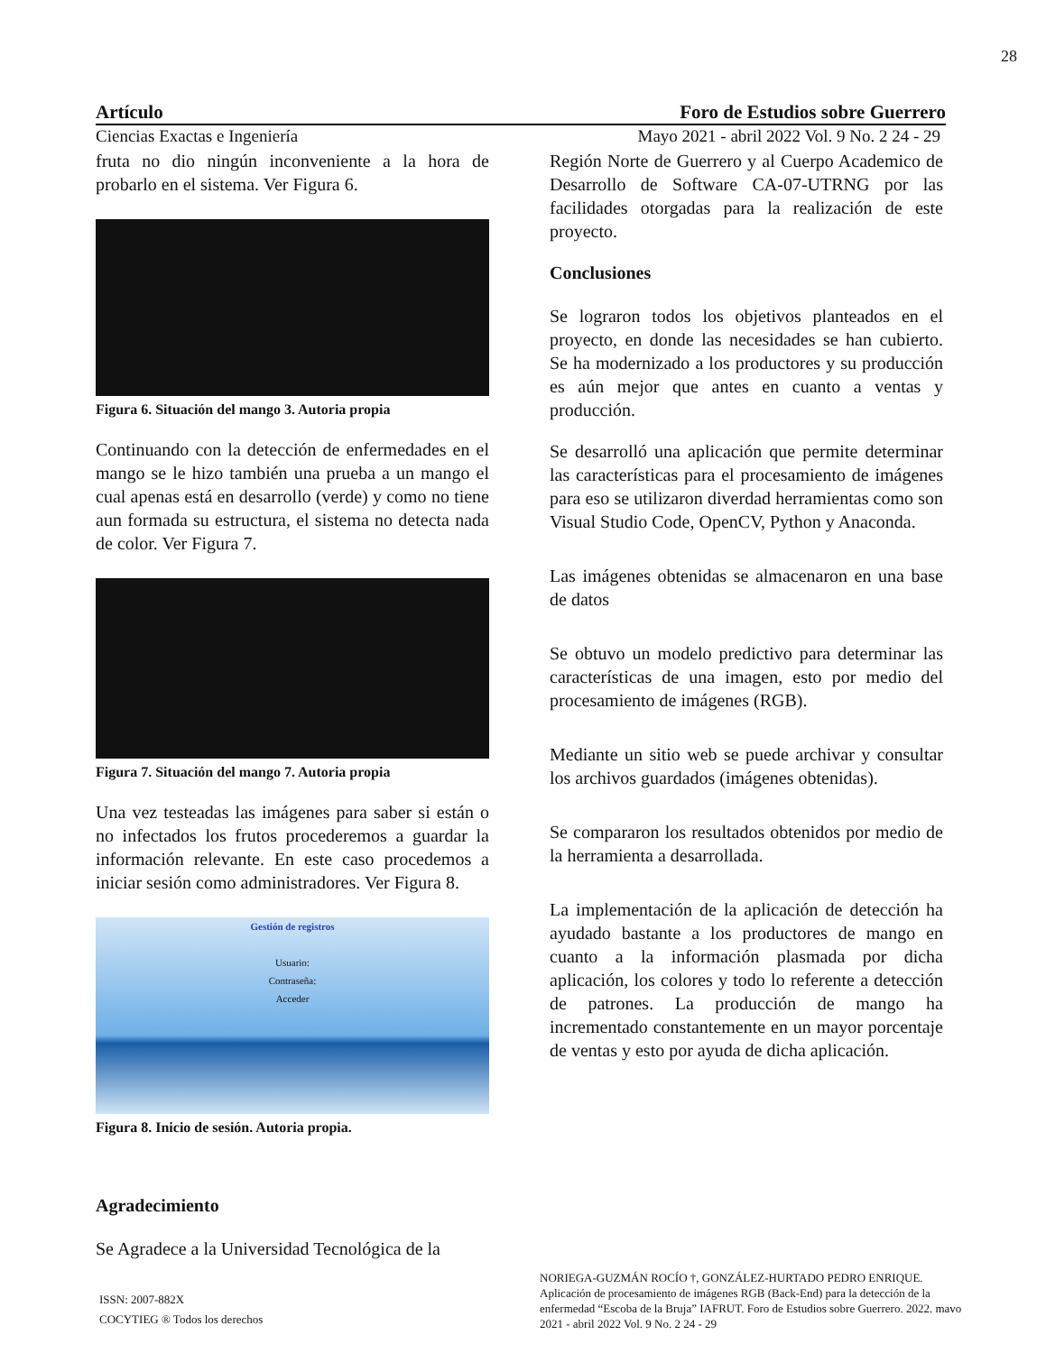28
Artículo Foro de Estudios sobre Guerrero
Ciencias Exactas e Ingeniería Mayo 2021 - abril 2022 Vol. 9 No. 2 24 - 29
fruta no dio ningún inconveniente a la hora de probarlo en el sistema. Ver Figura 6.
Figura 6. Situación del mango 3. Autoria propia
Continuando con la detección de enfermedades en el mango se le hizo también una prueba a un mango el cual apenas está en desarrollo (verde) y como no tiene aun formada su estructura, el sistema no detecta nada de color. Ver Figura 7.
Figura 7. Situación del mango 7. Autoria propia
Una vez testeadas las imágenes para saber si están o no infectados los frutos procederemos a guardar la información relevante. En este caso procedemos a iniciar sesión como administradores. Ver Figura 8.
Gestión de registros
Usuario:
Contraseña:
Acceder
Figura 8. Inicio de sesión. Autoria propia.
Agradecimiento
Se Agradece a la Universidad Tecnológica de la
Región Norte de Guerrero y al Cuerpo Academico de Desarrollo de Software CA-07-UTRNG por las facilidades otorgadas para la realización de este proyecto.
Conclusiones
Se lograron todos los objetivos planteados en el proyecto, en donde las necesidades se han cubierto. Se ha modernizado a los productores y su producción es aún mejor que antes en cuanto a ventas y producción.
Se desarrolló una aplicación que permite determinar las características para el procesamiento de imágenes para eso se utilizaron diverdad herramientas como son Visual Studio Code, OpenCV, Python y Anaconda.
Las imágenes obtenidas se almacenaron en una base de datos
Se obtuvo un modelo predictivo para determinar las características de una imagen, esto por medio del procesamiento de imágenes (RGB).
Mediante un sitio web se puede archivar y consultar los archivos guardados (imágenes obtenidas).
Se compararon los resultados obtenidos por medio de la herramienta a desarrollada.
La implementación de la aplicación de detección ha ayudado bastante a los productores de mango en cuanto a la información plasmada por dicha aplicación, los colores y todo lo referente a detección de patrones. La producción de mango ha incrementado constantemente en un mayor porcentaje de ventas y esto por ayuda de dicha aplicación.
ISSN: 2007-882X
COCYTIEG ® Todos los derechos
NORIEGA-GUZMÁN ROCÍO †, GONZÁLEZ-HURTADO PEDRO ENRIQUE. Aplicación de procesamiento de imágenes RGB (Back-End) para la detección de la enfermedad “Escoba de la Bruja” IAFRUT. Foro de Estudios sobre Guerrero. 2022. mavo 2021 - abril 2022 Vol. 9 No. 2 24 - 29